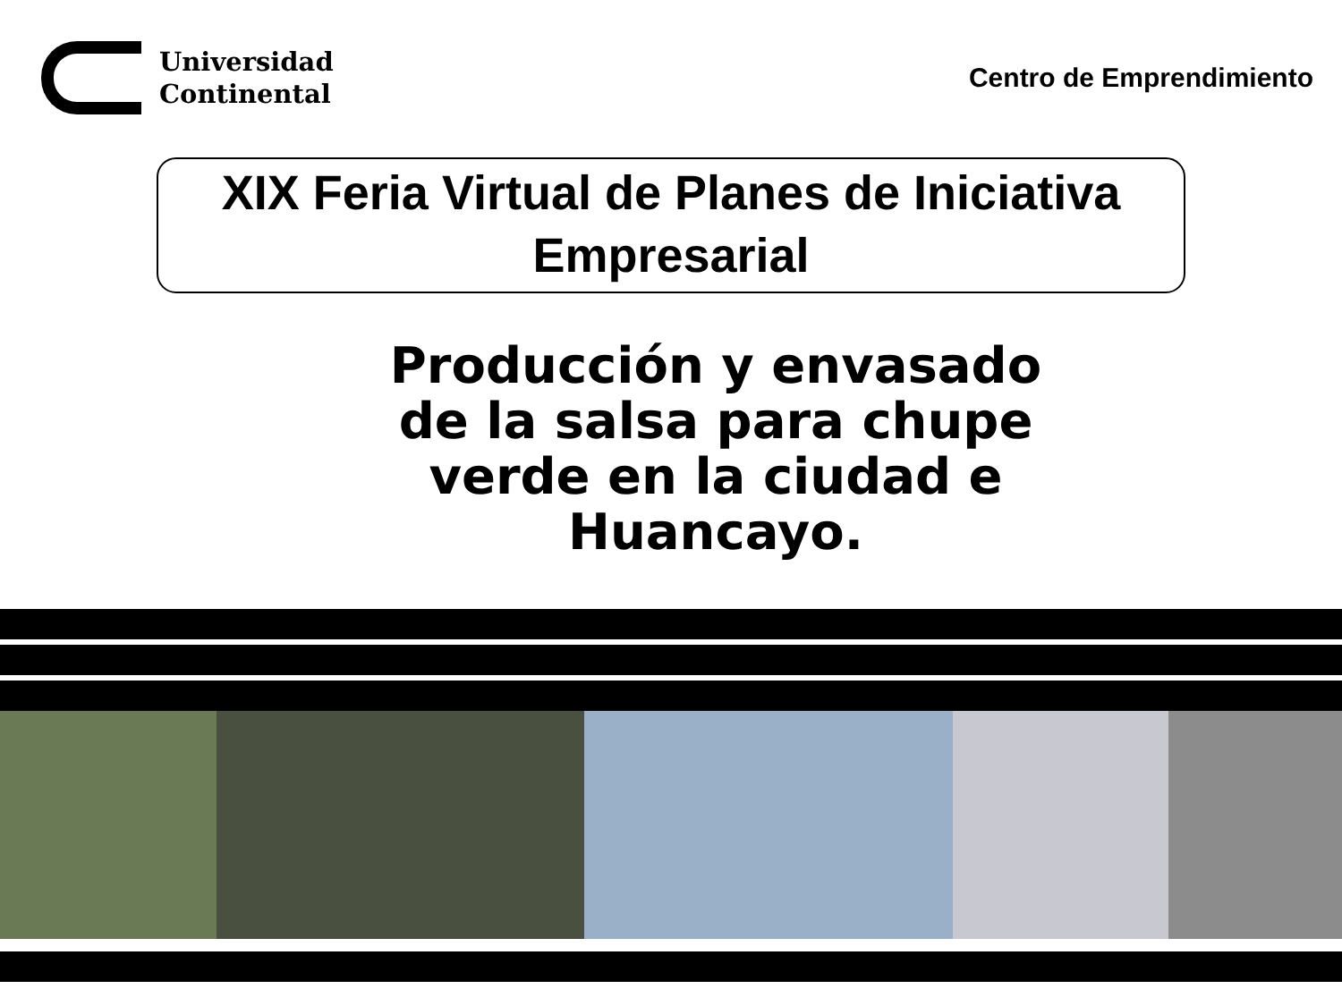Universidad
Continental
Centro de Emprendimiento
XIX Feria Virtual de Planes de Iniciativa
Empresarial
Producción y envasado de la salsa para chupe verde en la ciudad e Huancayo.